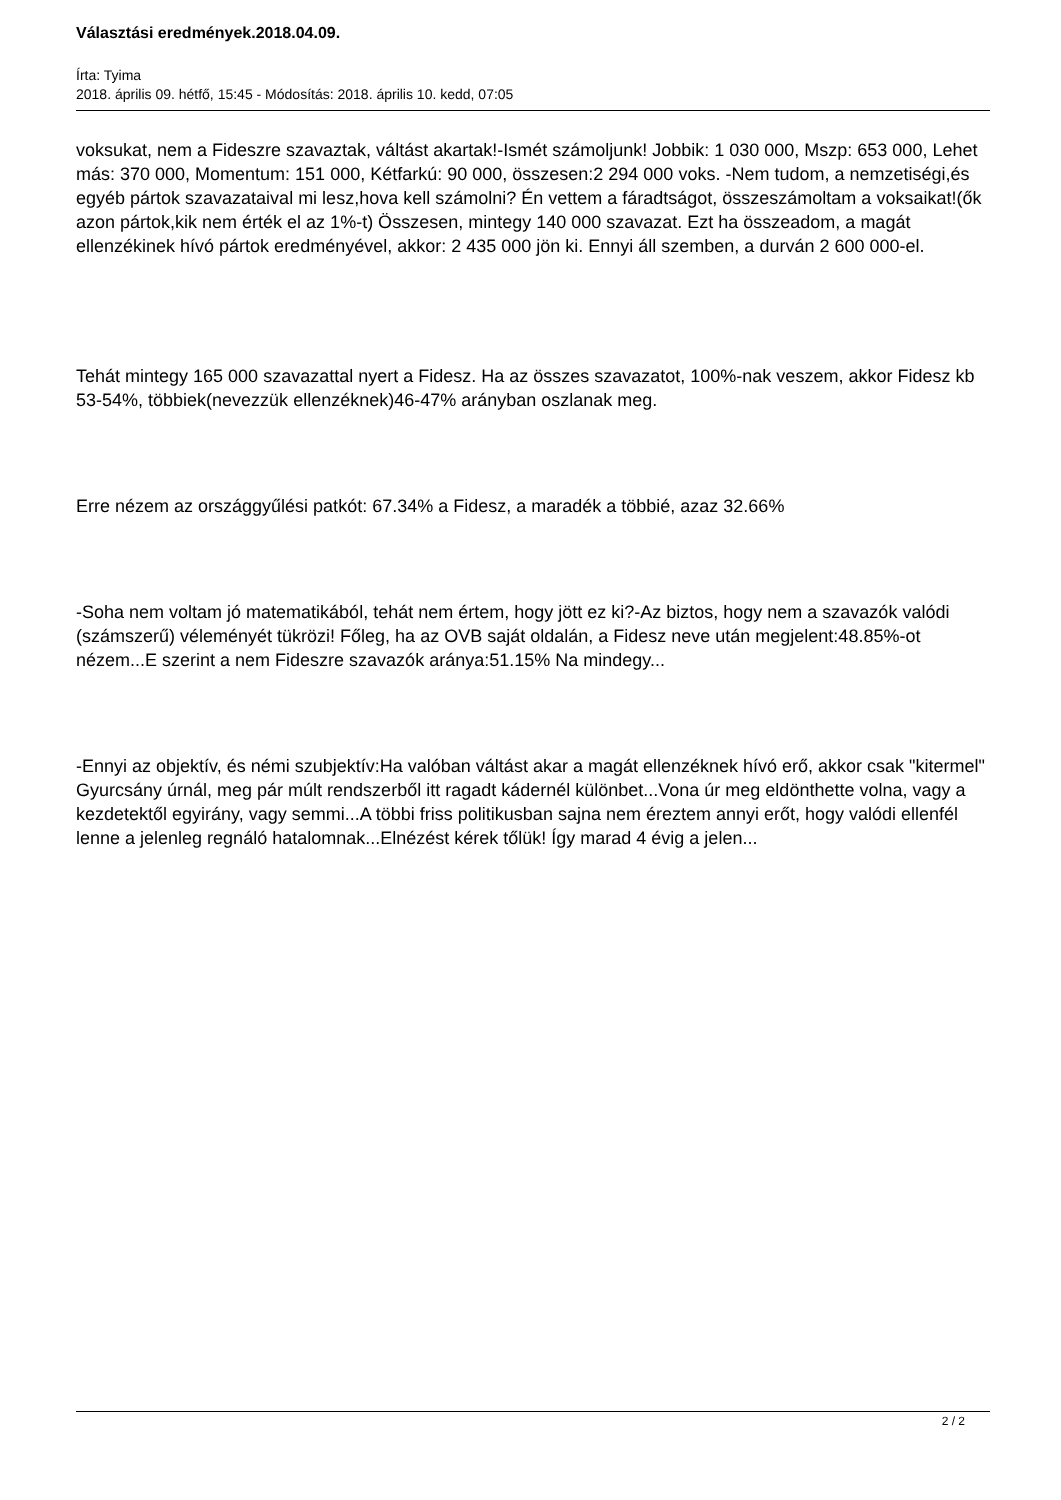Választási eredmények.2018.04.09.
Írta: Tyima
2018. április 09. hétfő, 15:45 - Módosítás: 2018. április 10. kedd, 07:05
voksukat, nem a Fideszre szavaztak, váltást akartak!-Ismét számoljunk! Jobbik: 1 030 000, Mszp: 653 000, Lehet más: 370 000, Momentum: 151 000, Kétfarkú: 90 000, összesen:2 294 000 voks. -Nem tudom, a nemzetiségi,és egyéb pártok szavazataival mi lesz,hova kell számolni? Én vettem a fáradtságot, összeszámoltam a voksaikat!(ők azon pártok,kik nem érték el az 1%-t) Összesen, mintegy 140 000 szavazat. Ezt ha összeadom, a magát ellenzékinek hívó pártok eredményével, akkor: 2 435 000 jön ki. Ennyi áll szemben, a durván 2 600 000-el.
Tehát mintegy 165 000 szavazattal nyert a Fidesz. Ha az összes szavazatot, 100%-nak veszem, akkor Fidesz kb 53-54%, többiek(nevezzük ellenzéknek)46-47% arányban oszlanak meg.
Erre nézem az országgyűlési patkót: 67.34% a Fidesz, a maradék a többié, azaz 32.66%
-Soha nem voltam jó matematikából, tehát nem értem, hogy jött ez ki?-Az biztos, hogy nem a szavazók valódi (számszerű) véleményét tükrözi! Főleg, ha az OVB saját oldalán, a Fidesz neve után megjelent:48.85%-ot nézem...E szerint a nem Fideszre szavazók aránya:51.15% Na mindegy...
-Ennyi az objektív, és némi szubjektív:Ha valóban váltást akar a magát ellenzéknek hívó erő, akkor csak "kitermel" Gyurcsány úrnál, meg pár múlt rendszerből itt ragadt kádernél különbet...Vona úr meg eldönthette volna, vagy a kezdetektől egyirány, vagy semmi...A többi friss politikusban sajna nem éreztem annyi erőt, hogy valódi ellenfél lenne a jelenleg regnáló hatalomnak...Elnézést kérek tőlük! Így marad 4 évig a jelen...
2 / 2